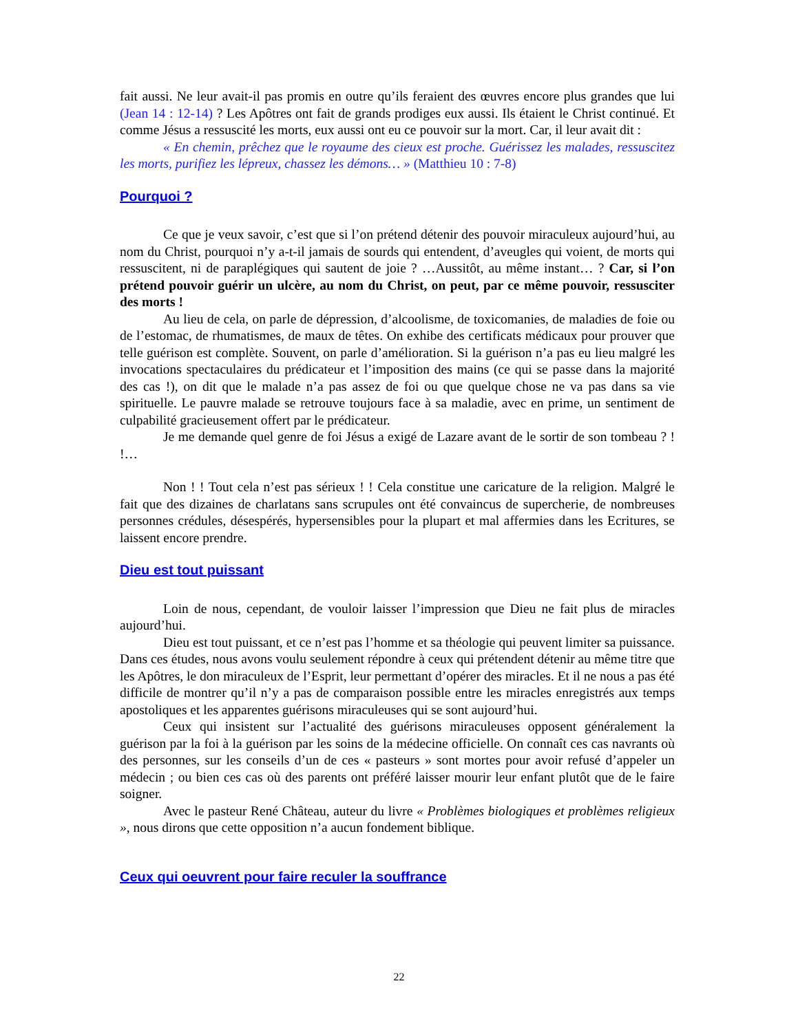fait aussi. Ne leur avait-il pas promis en outre qu’ils feraient des œuvres encore plus grandes que lui (Jean 14 : 12-14) ? Les Apôtres ont fait de grands prodiges eux aussi. Ils étaient le Christ continué. Et comme Jésus a ressuscité les morts, eux aussi ont eu ce pouvoir sur la mort. Car, il leur avait dit :
« En chemin, prêchez que le royaume des cieux est proche. Guérissez les malades, ressuscitez les morts, purifiez les lépreux, chassez les démons… » (Matthieu 10 : 7-8)
Pourquoi ?
Ce que je veux savoir, c’est que si l’on prétend détenir des pouvoir miraculeux aujourd’hui, au nom du Christ, pourquoi n’y a-t-il jamais de sourds qui entendent, d’aveugles qui voient, de morts qui ressuscitent, ni de paraplégiques qui sautent de joie ? …Aussitôt, au même instant… ? Car, si l’on prétend pouvoir guérir un ulcère, au nom du Christ, on peut, par ce même pouvoir, ressusciter des morts !
Au lieu de cela, on parle de dépression, d’alcoolisme, de toxicomanies, de maladies de foie ou de l’estomac, de rhumatismes, de maux de têtes. On exhibe des certificats médicaux pour prouver que telle guérison est complète. Souvent, on parle d’amélioration. Si la guérison n’a pas eu lieu malgré les invocations spectaculaires du prédicateur et l’imposition des mains (ce qui se passe dans la majorité des cas !), on dit que le malade n’a pas assez de foi ou que quelque chose ne va pas dans sa vie spirituelle. Le pauvre malade se retrouve toujours face à sa maladie, avec en prime, un sentiment de culpabilité gracieusement offert par le prédicateur.
Je me demande quel genre de foi Jésus a exigé de Lazare avant de le sortir de son tombeau ? ! !…
Non ! ! Tout cela n’est pas sérieux ! ! Cela constitue une caricature de la religion. Malgré le fait que des dizaines de charlatans sans scrupules ont été convaincus de supercherie, de nombreuses personnes crédules, désespérés, hypersensibles pour la plupart et mal affermies dans les Ecritures, se laissent encore prendre.
Dieu est tout puissant
Loin de nous, cependant, de vouloir laisser l’impression que Dieu ne fait plus de miracles aujourd’hui.
Dieu est tout puissant, et ce n’est pas l’homme et sa théologie qui peuvent limiter sa puissance. Dans ces études, nous avons voulu seulement répondre à ceux qui prétendent détenir au même titre que les Apôtres, le don miraculeux de l’Esprit, leur permettant d’opérer des miracles. Et il ne nous a pas été difficile de montrer qu’il n’y a pas de comparaison possible entre les miracles enregistrés aux temps apostoliques et les apparentes guérisons miraculeuses qui se sont aujourd’hui.
Ceux qui insistent sur l’actualité des guérisons miraculeuses opposent généralement la guérison par la foi à la guérison par les soins de la médecine officielle. On connaît ces cas navrants où des personnes, sur les conseils d’un de ces « pasteurs » sont mortes pour avoir refusé d’appeler un médecin ; ou bien ces cas où des parents ont préféré laisser mourir leur enfant plutôt que de le faire soigner.
Avec le pasteur René Château, auteur du livre « Problèmes biologiques et problèmes religieux », nous dirons que cette opposition n’a aucun fondement biblique.
Ceux qui oeuvrent pour faire reculer la souffrance
22